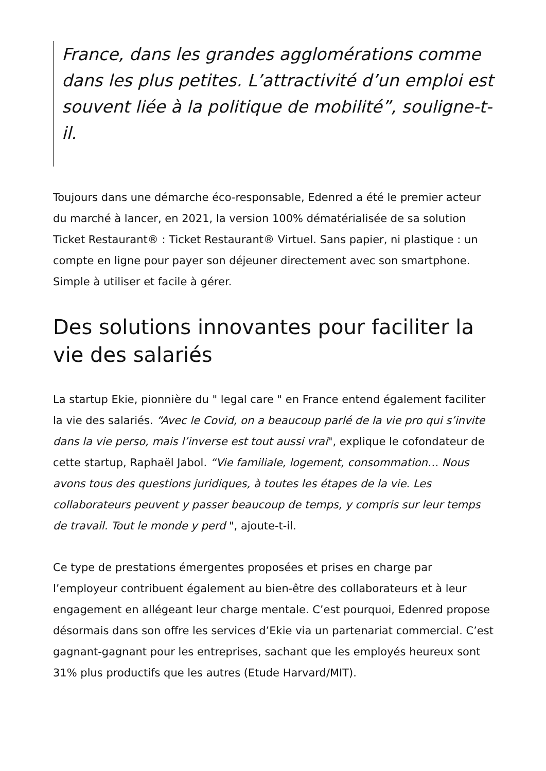France, dans les grandes agglomérations comme dans les plus petites. L’attractivité d’un emploi est souvent liée à la politique de mobilité”, souligne-t-il.
Toujours dans une démarche éco-responsable, Edenred a été le premier acteur du marché à lancer, en 2021, la version 100% dématérialisée de sa solution Ticket Restaurant® : Ticket Restaurant® Virtuel. Sans papier, ni plastique : un compte en ligne pour payer son déjeuner directement avec son smartphone. Simple à utiliser et facile à gérer.
Des solutions innovantes pour faciliter la vie des salariés
La startup Ekie, pionnière du " legal care " en France entend également faciliter la vie des salariés. “Avec le Covid, on a beaucoup parlé de la vie pro qui s’invite dans la vie perso, mais l’inverse est tout aussi vrai", explique le cofondateur de cette startup, Raphaël Jabol. “Vie familiale, logement, consommation… Nous avons tous des questions juridiques, à toutes les étapes de la vie. Les collaborateurs peuvent y passer beaucoup de temps, y compris sur leur temps de travail. Tout le monde y perd ", ajoute-t-il.
Ce type de prestations émergentes proposées et prises en charge par l’employeur contribuent également au bien-être des collaborateurs et à leur engagement en allégeant leur charge mentale. C’est pourquoi, Edenred propose désormais dans son offre les services d’Ekie via un partenariat commercial. C’est gagnant-gagnant pour les entreprises, sachant que les employés heureux sont 31% plus productifs que les autres (Etude Harvard/MIT).